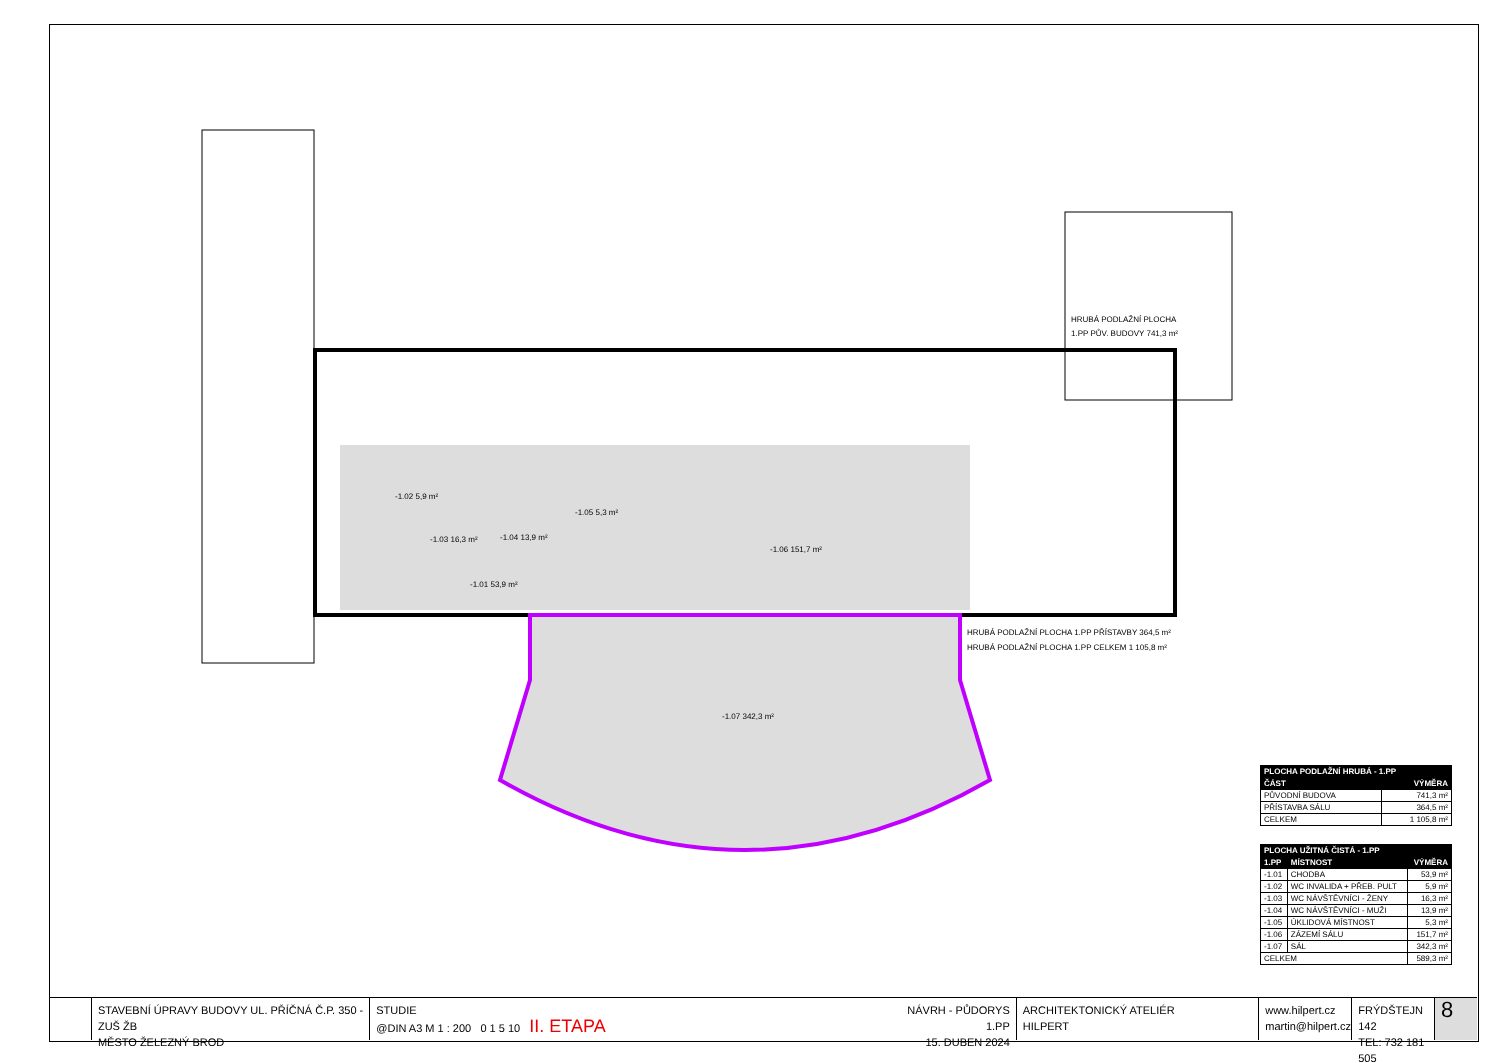HRUBÁ PODLAŽNÍ PLOCHA
1.PP PŮV. BUDOVY 741,3 m²
HRUBÁ PODLAŽNÍ PLOCHA 1.PP PŘÍSTAVBY 364,5 m²
HRUBÁ PODLAŽNÍ PLOCHA 1.PP CELKEM 1 105,8 m²
-1.02 5,9 m²
-1.05 5,3 m²
-1.03 16,3 m² -1.04 13,9 m²
-1.06 151,7 m²
-1.01 53,9 m²
-1.07 342,3 m²
| PLOCHA PODLAŽNÍ HRUBÁ - 1.PP | |
| --- | --- |
| ČÁST | VÝMĚRA |
| PŮVODNÍ BUDOVA | 741,3 m² |
| PŘÍSTAVBA SÁLU | 364,5 m² |
| CELKEM | 1 105,8 m² |
| PLOCHA UŽITNÁ ČISTÁ - 1.PP | | |
| --- | --- | --- |
| 1.PP | MÍSTNOST | VÝMĚRA |
| -1.01 | CHODBA | 53,9 m² |
| -1.02 | WC INVALIDA + PŘEB. PULT | 5,9 m² |
| -1.03 | WC NÁVŠTĚVNÍCI - ŽENY | 16,3 m² |
| -1.04 | WC NÁVŠTĚVNÍCI - MUŽI | 13,9 m² |
| -1.05 | ÚKLIDOVÁ MÍSTNOST | 5,3 m² |
| -1.06 | ZÁZEMÍ SÁLU | 151,7 m² |
| -1.07 | SÁL | 342,3 m² |
| CELKEM | | 589,3 m² |
STAVEBNÍ ÚPRAVY BUDOVY UL. PŘÍČNÁ Č.P. 350 - ZUŠ ŽB
MĚSTO ŽELEZNÝ BROD
STUDIE
@DIN A3 M 1 : 200 0 1 5 10 II. ETAPA
NÁVRH - PŮDORYS 1.PP
15. DUBEN 2024
ARCHITEKTONICKÝ ATELIÉR
HILPERT
www.hilpert.cz
martin@hilpert.cz
FRÝDŠTEJN 142
TEL: 732 181 505
8